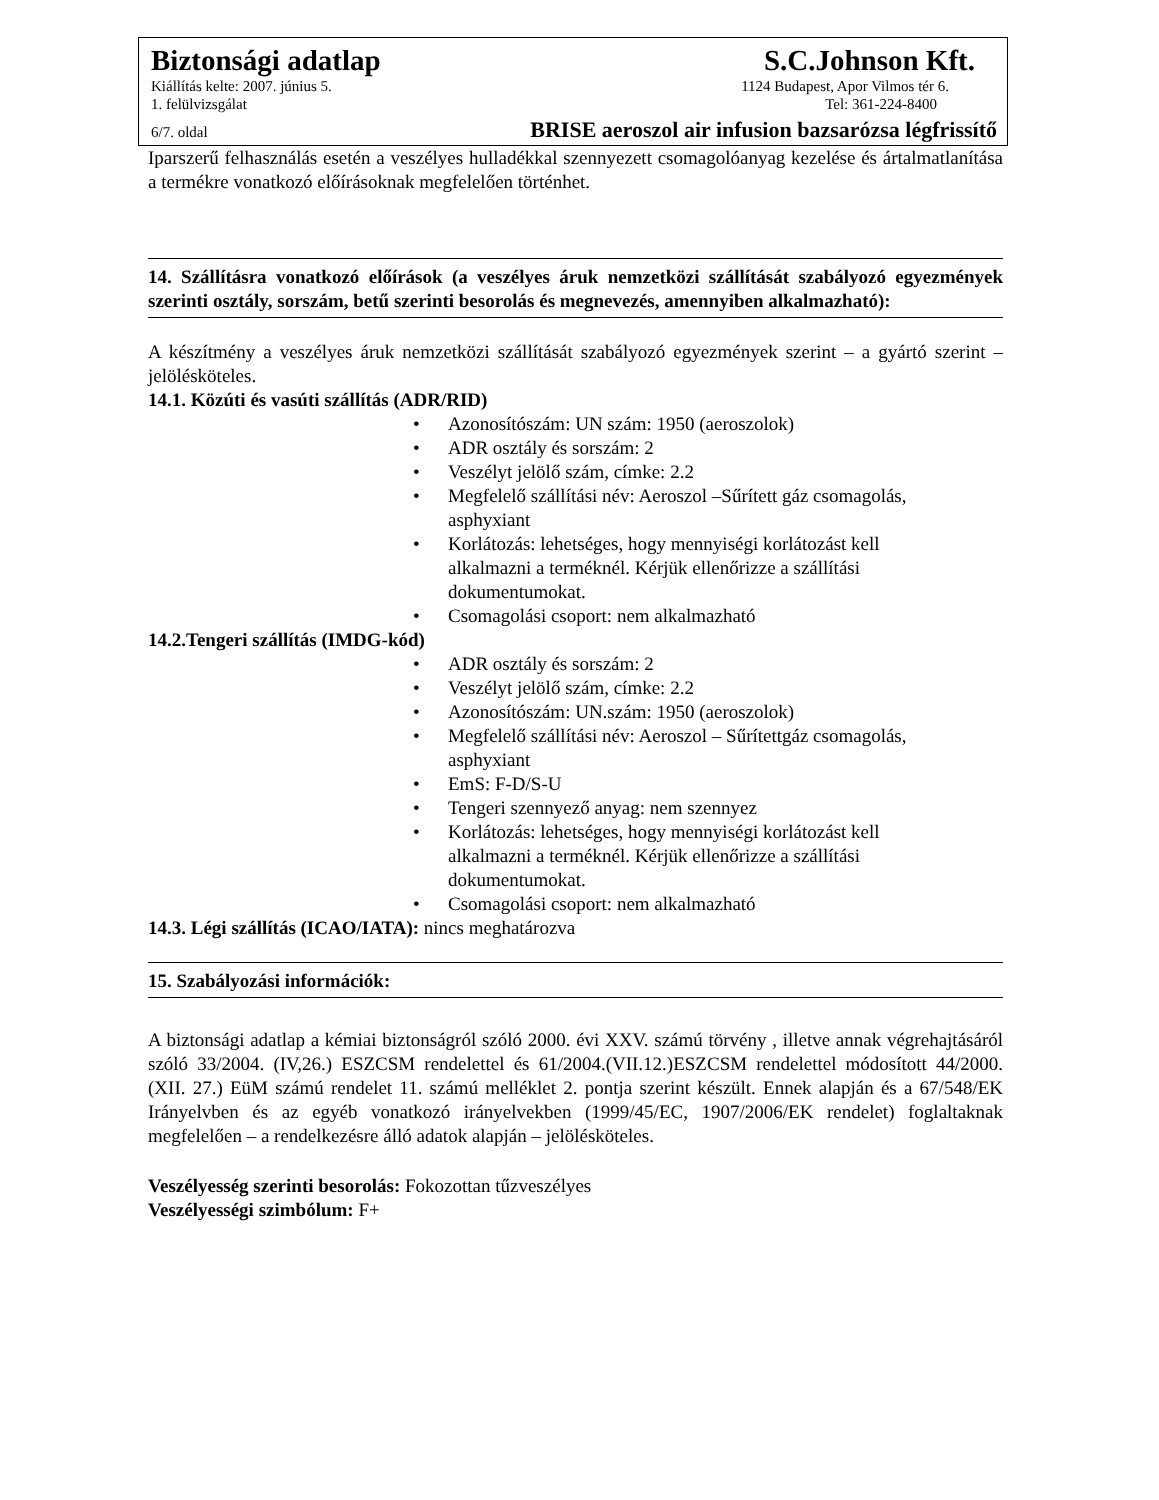Biztonsági adatlap S.C.Johnson Kft.
Kiállítás kelte: 2007. június 5. 1124 Budapest, Apor Vilmos tér 6.
1. felülvizsgálat Tel: 361-224-8400
6/7. oldal BRISE aeroszol air infusion bazsarózsa légfrissítő
Iparszerű felhasználás esetén a veszélyes hulladékkal szennyezett csomagolóanyag kezelése és ártalmatlanítása a termékre vonatkozó előírásoknak megfelelően történhet.
14. Szállításra vonatkozó előírások (a veszélyes áruk nemzetközi szállítását szabályozó egyezmények szerinti osztály, sorszám, betű szerinti besorolás és megnevezés, amennyiben alkalmazható):
A készítmény a veszélyes áruk nemzetközi szállítását szabályozó egyezmények szerint – a gyártó szerint – jelölésköteles.
14.1. Közúti és vasúti szállítás (ADR/RID)
• Azonosítószám: UN szám: 1950 (aeroszolok)
• ADR osztály és sorszám: 2
• Veszélyt jelölő szám, címke: 2.2
• Megfelelő szállítási név: Aeroszol –Sűrített gáz csomagolás,
asphyxiant
• Korlátozás: lehetséges, hogy mennyiségi korlátozást kell
alkalmazni a terméknél. Kérjük ellenőrizze a szállítási
dokumentumokat.
• Csomagolási csoport: nem alkalmazható
14.2.Tengeri szállítás (IMDG-kód)
• ADR osztály és sorszám: 2
• Veszélyt jelölő szám, címke: 2.2
• Azonosítószám: UN.szám: 1950 (aeroszolok)
• Megfelelő szállítási név: Aeroszol – Sűrítettgáz csomagolás,
asphyxiant
• EmS: F-D/S-U
• Tengeri szennyező anyag: nem szennyez
• Korlátozás: lehetséges, hogy mennyiségi korlátozást kell
alkalmazni a terméknél. Kérjük ellenőrizze a szállítási
dokumentumokat.
• Csomagolási csoport: nem alkalmazható
14.3. Légi szállítás (ICAO/IATA): nincs meghatározva
15. Szabályozási információk:
A biztonsági adatlap a kémiai biztonságról szóló 2000. évi XXV. számú törvény , illetve annak végrehajtásáról szóló 33/2004. (IV,26.) ESZCSM rendelettel és 61/2004.(VII.12.)ESZCSM rendelettel módosított 44/2000. (XII. 27.) EüM számú rendelet 11. számú melléklet 2. pontja szerint készült. Ennek alapján és a 67/548/EK Irányelvben és az egyéb vonatkozó irányelvekben (1999/45/EC, 1907/2006/EK rendelet) foglaltaknak megfelelően – a rendelkezésre álló adatok alapján – jelölésköteles.
Veszélyesség szerinti besorolás: Fokozottan tűzveszélyes
Veszélyességi szimbólum: F+